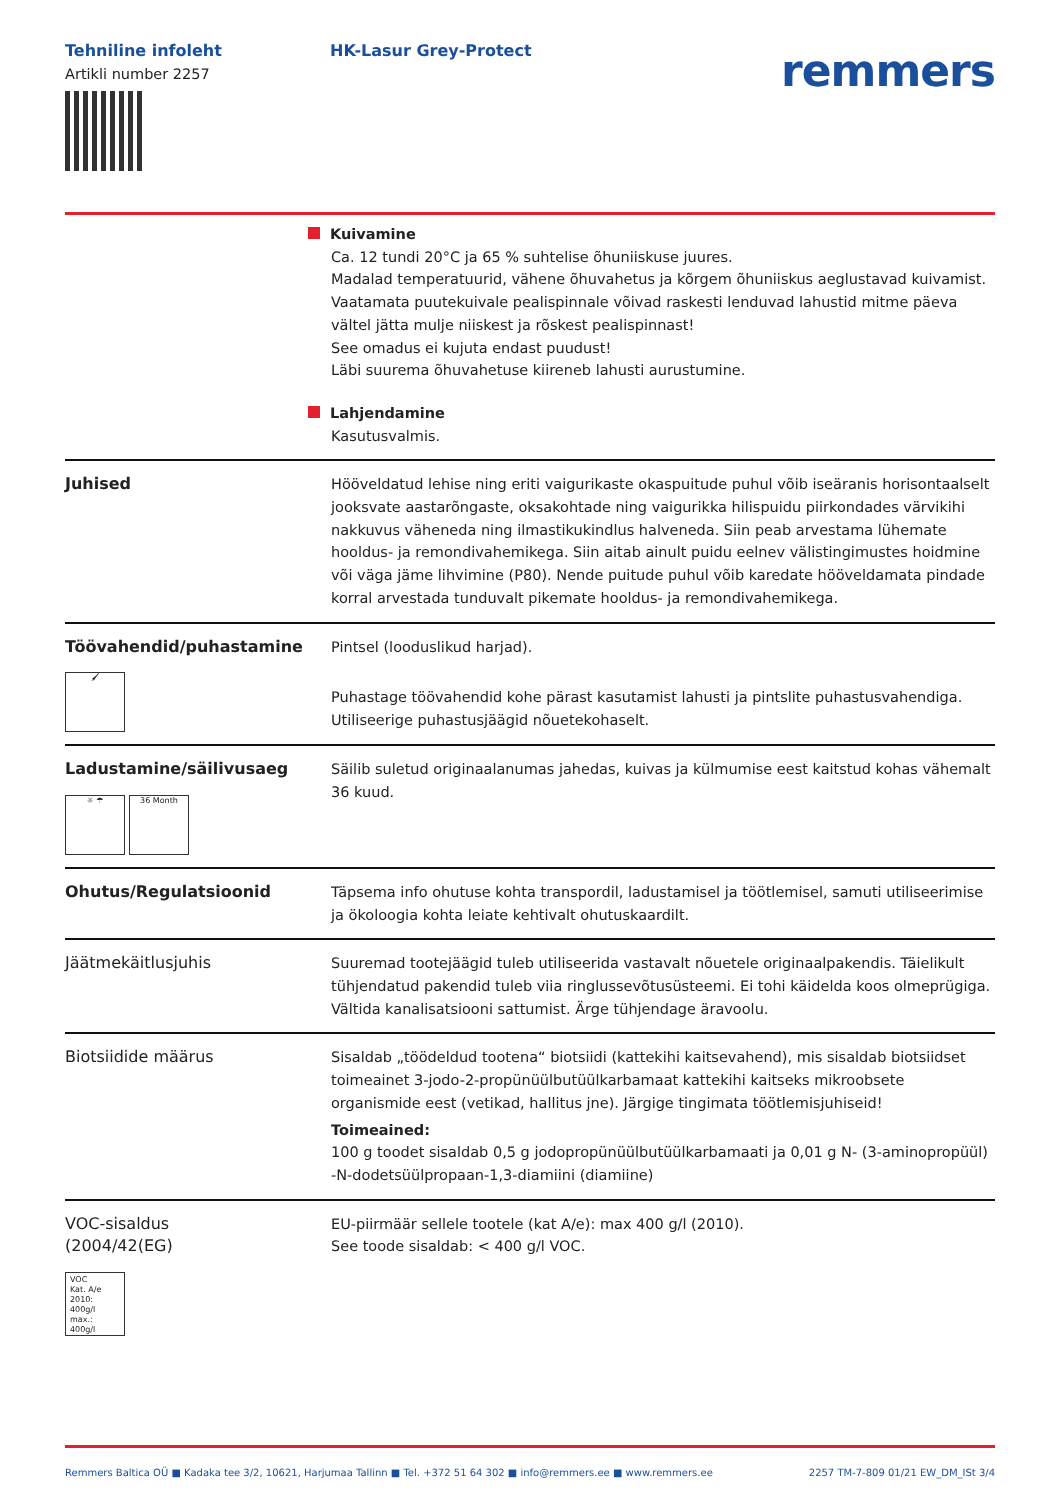Tehniline infoleht
Artikli number 2257
HK-Lasur Grey-Protect
remmers
Kuivamine
Ca. 12 tundi 20°C ja 65 % suhtelise õhuniiskuse juures.
Madalad temperatuurid, vähene õhuvahetus ja kõrgem õhuniiskus aeglustavad kuivamist. Vaatamata puutekuivale pealispinnale võivad raskesti lenduvad lahustid mitme päeva vältel jätta mulje niiskest ja rõskest pealispinnast!
See omadus ei kujuta endast puudust!
Läbi suurema õhuvahetuse kiireneb lahusti aurustumine.
Lahjendamine
Kasutusvalmis.
Juhised Hööveldatud lehise ning eriti vaigurikaste okaspuitude puhul võib iseäranis horisontaalselt jooksvate aastarõngaste, oksakohtade ning vaigurikka hilispuidu piirkondades värvikihi nakkuvus väheneda ning ilmastikukindlus halveneda. Siin peab arvestama lühemate hooldus- ja remondivahemikega. Siin aitab ainult puidu eelnev välistingimustes hoidmine või väga jäme lihvimine (P80). Nende puitude puhul võib karedate hööveldamata pindade korral arvestada tunduvalt pikemate hooldus- ja remondivahemikega.
Töövahendid/puhastamine
🖌
Pintsel (looduslikud harjad).
Puhastage töövahendid kohe pärast kasutamist lahusti ja pintslite puhastusvahendiga. Utiliseerige puhastusjäägid nõuetekohaselt.
Ladustamine/säilivusaeg
☼ ☂ 36 Month
Säilib suletud originaalanumas jahedas, kuivas ja külmumise eest kaitstud kohas vähemalt 36 kuud.
Ohutus/Regulatsioonid Täpsema info ohutuse kohta transpordil, ladustamisel ja töötlemisel, samuti utiliseerimise ja ökoloogia kohta leiate kehtivalt ohutuskaardilt.
Jäätmekäitlusjuhis Suuremad tootejäägid tuleb utiliseerida vastavalt nõuetele originaalpakendis. Täielikult tühjendatud pakendid tuleb viia ringlussevõtusüsteemi. Ei tohi käidelda koos olmeprügiga. Vältida kanalisatsiooni sattumist. Ärge tühjendage äravoolu.
Biotsiidide määrus Sisaldab „töödeldud tootena“ biotsiidi (kattekihi kaitsevahend), mis sisaldab biotsiidset toimeainet 3-jodo-2-propünüülbutüülkarbamaat kattekihi kaitseks mikroobsete organismide eest (vetikad, hallitus jne). Järgige tingimata töötlemisjuhiseid!
Toimeained:
100 g toodet sisaldab 0,5 g jodopropünüülbutüülkarbamaati ja 0,01 g N- (3-aminopropüül) -N-dodetsüülpropaan-1,3-diamiini (diamiine)
VOC-sisaldus
(2004/42(EG)
VOC
Kat. A/e
2010: 400g/l
max.: 400g/l
EU-piirmäär sellele tootele (kat A/e): max 400 g/l (2010).
See toode sisaldab: < 400 g/l VOC.
Remmers Baltica OÜ ■ Kadaka tee 3/2, 10621, Harjumaa Tallinn ■ Tel. +372 51 64 302 ■ info@remmers.ee ■ www.remmers.ee 2257 TM-7-809 01/21 EW_DM_ISt 3/4